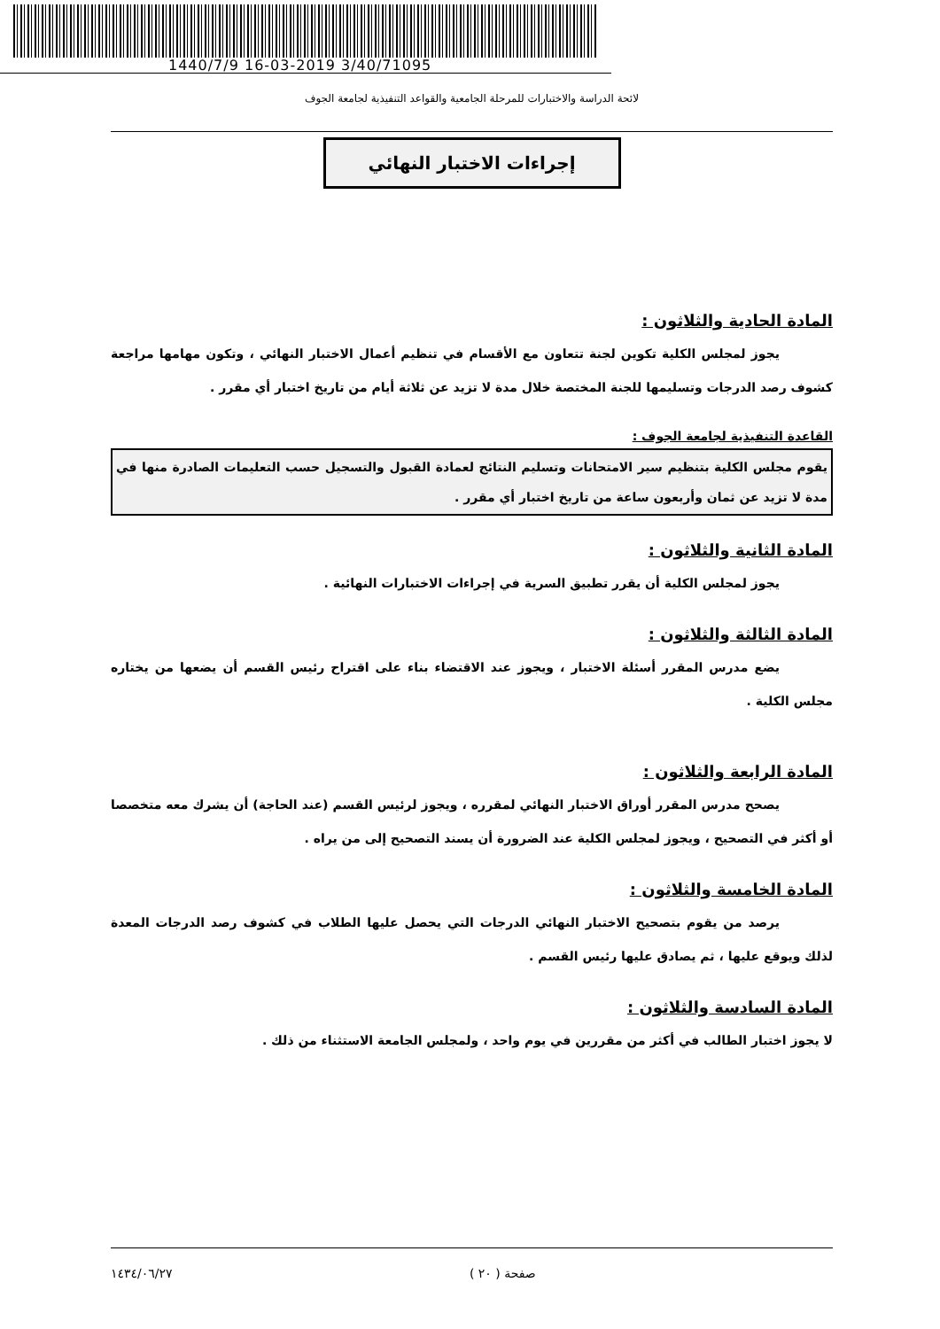1440/7/9 16-03-2019 3/40/71095
لائحة الدراسة والاختبارات للمرحلة الجامعية والقواعد التنفيذية لجامعة الجوف
إجراءات الاختبار النهائي
المادة الحادية والثلاثون :
يجوز لمجلس الكلية تكوين لجنة تتعاون مع الأقسام في تنظيم أعمال الاختبار النهائي ، وتكون مهامها مراجعة كشوف رصد الدرجات وتسليمها للجنة المختصة خلال مدة لا تزيد عن ثلاثة أيام من تاريخ اختبار أي مقرر .
القاعدة التنفيذية لجامعة الجوف :
يقوم مجلس الكلية بتنظيم سير الامتحانات وتسليم النتائج لعمادة القبول والتسجيل حسب التعليمات الصادرة منها في مدة لا تزيد عن ثمان وأربعون ساعة من تاريخ اختبار أي مقرر .
المادة الثانية والثلاثون :
يجوز لمجلس الكلية أن يقرر تطبيق السرية في إجراءات الاختبارات النهائية .
المادة الثالثة والثلاثون :
يضع مدرس المقرر أسئلة الاختبار ، ويجوز عند الاقتضاء بناء على اقتراح رئيس القسم أن يضعها من يختاره مجلس الكلية .
المادة الرابعة والثلاثون :
يصحح مدرس المقرر أوراق الاختبار النهائي لمقرره ، ويجوز لرئيس القسم (عند الحاجة) أن يشرك معه متخصصا أو أكثر في التصحيح ، ويجوز لمجلس الكلية عند الضرورة أن يسند التصحيح إلى من يراه .
المادة الخامسة والثلاثون :
يرصد من يقوم بتصحيح الاختبار النهائي الدرجات التي يحصل عليها الطلاب في كشوف رصد الدرجات المعدة لذلك ويوقع عليها ، ثم يصادق عليها رئيس القسم .
المادة السادسة والثلاثون :
لا يجوز اختبار الطالب في أكثر من مقررين في يوم واحد ، ولمجلس الجامعة الاستثناء من ذلك .
١٤٣٤/٠٦/٢٧ صفحة ( ٢٠ )